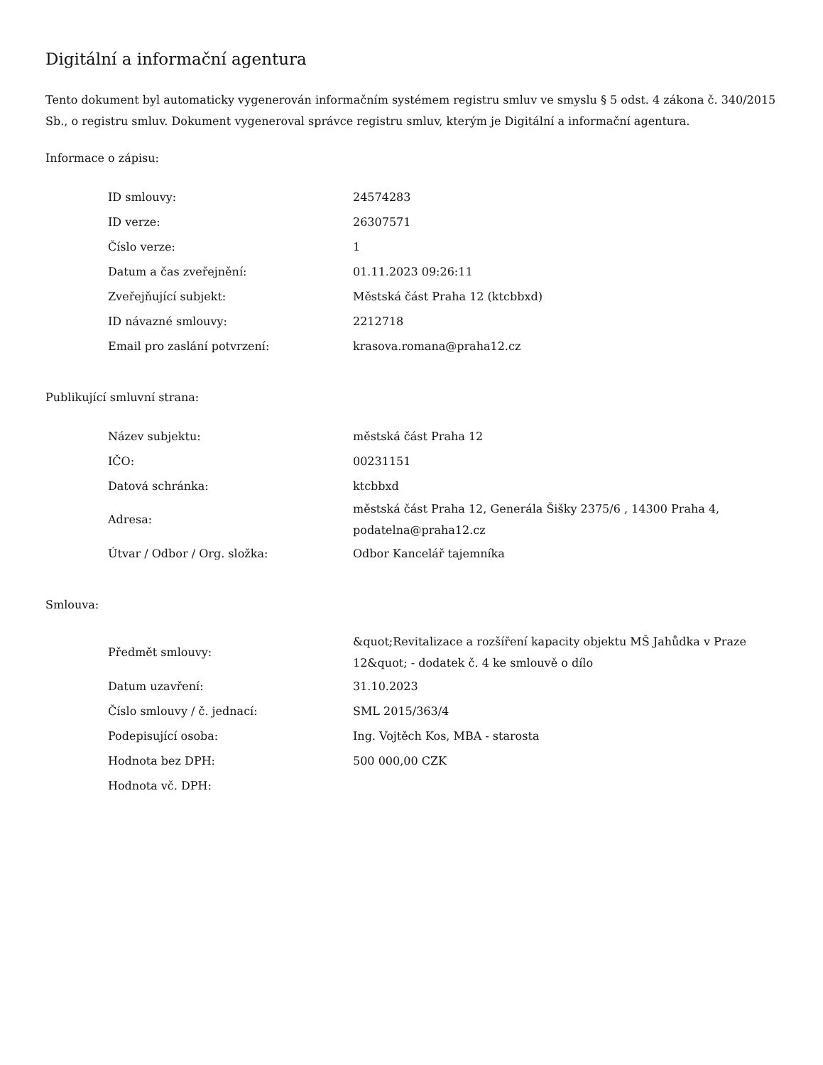Digitální a informační agentura
Tento dokument byl automaticky vygenerován informačním systémem registru smluv ve smyslu § 5 odst. 4 zákona č. 340/2015 Sb., o registru smluv. Dokument vygeneroval správce registru smluv, kterým je Digitální a informační agentura.
Informace o zápisu:
| ID smlouvy: | 24574283 |
| ID verze: | 26307571 |
| Číslo verze: | 1 |
| Datum a čas zveřejnění: | 01.11.2023 09:26:11 |
| Zveřejňující subjekt: | Městská část Praha 12 (ktcbbxd) |
| ID návazné smlouvy: | 2212718 |
| Email pro zaslání potvrzení: | krasova.romana@praha12.cz |
Publikující smluvní strana:
| Název subjektu: | městská část Praha 12 |
| IČO: | 00231151 |
| Datová schránka: | ktcbbxd |
| Adresa: | městská část Praha 12, Generála Šišky 2375/6 , 14300 Praha 4, podatelna@praha12.cz |
| Útvar / Odbor / Org. složka: | Odbor Kancelář tajemníka |
Smlouva:
| Předmět smlouvy: | &quot;Revitalizace a rozšíření kapacity objektu MŠ Jahůdka v Praze 12&quot; - dodatek č. 4 ke smlouvě o dílo |
| Datum uzavření: | 31.10.2023 |
| Číslo smlouvy / č. jednací: | SML 2015/363/4 |
| Podepisující osoba: | Ing. Vojtěch Kos, MBA - starosta |
| Hodnota bez DPH: | 500 000,00 CZK |
| Hodnota vč. DPH: | |